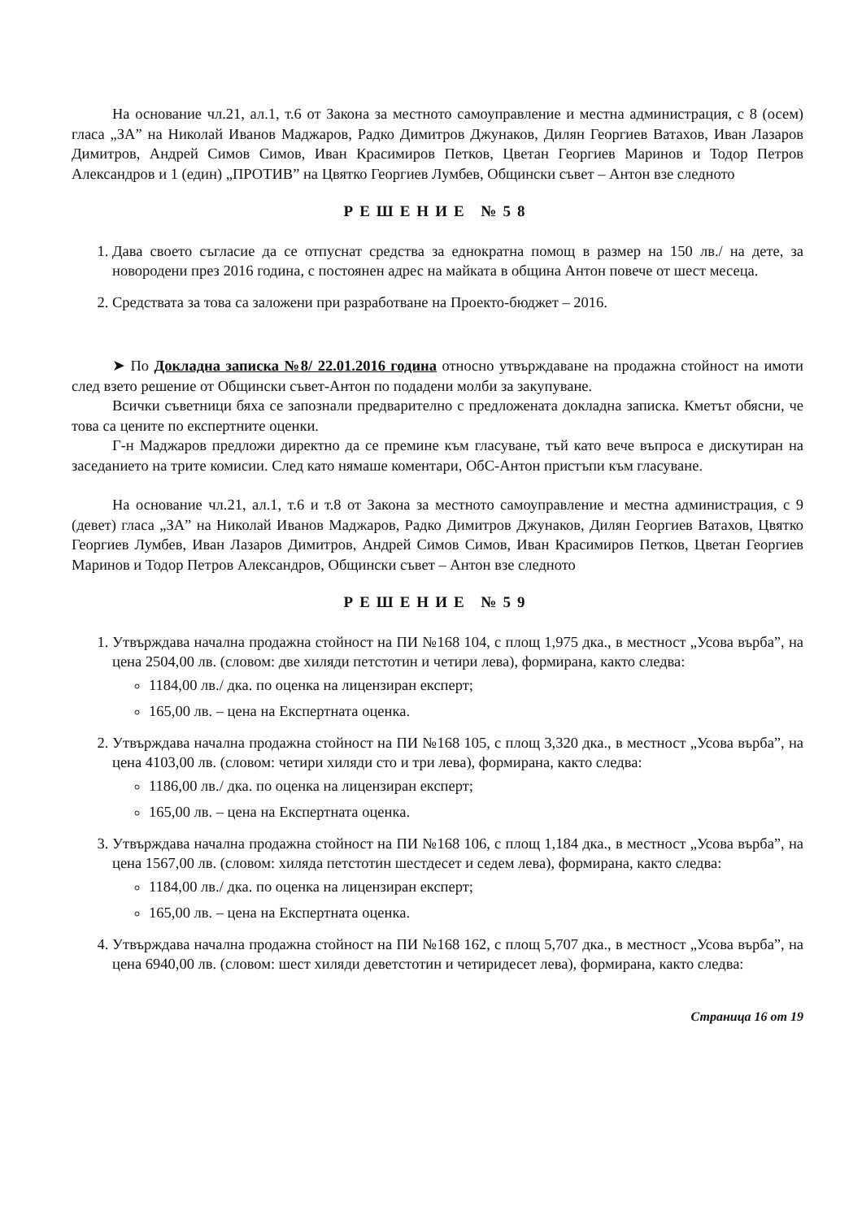На основание чл.21, ал.1, т.6 от Закона за местното самоуправление и местна администрация, с 8 (осем) гласа „ЗА” на Николай Иванов Маджаров, Радко Димитров Джунаков, Дилян Георгиев Ватахов, Иван Лазаров Димитров, Андрей Симов Симов, Иван Красимиров Петков, Цветан Георгиев Маринов и Тодор Петров Александров и 1 (един) „ПРОТИВ” на Цвятко Георгиев Лумбев, Общински съвет – Антон взе следното
РЕШЕНИЕ №58
1. Дава своето съгласие да се отпуснат средства за еднократна помощ в размер на 150 лв./ на дете, за новородени през 2016 година, с постоянен адрес на майката в община Антон повече от шест месеца.
2. Средствата за това са заложени при разработване на Проекто-бюджет – 2016.
➤ По Докладна записка №8/ 22.01.2016 година относно утвърждаване на продажна стойност на имоти след взето решение от Общински съвет-Антон по подадени молби за закупуване.
Всички съветници бяха се запознали предварително с предложената докладна записка. Кметът обясни, че това са цените по експертните оценки.
Г-н Маджаров предложи директно да се премине към гласуване, тъй като вече въпроса е дискутиран на заседанието на трите комисии. След като нямаше коментари, ОбС-Антон пристъпи към гласуване.
На основание чл.21, ал.1, т.6 и т.8 от Закона за местното самоуправление и местна администрация, с 9 (девет) гласа „ЗА” на Николай Иванов Маджаров, Радко Димитров Джунаков, Дилян Георгиев Ватахов, Цвятко Георгиев Лумбев, Иван Лазаров Димитров, Андрей Симов Симов, Иван Красимиров Петков, Цветан Георгиев Маринов и Тодор Петров Александров, Общински съвет – Антон взе следното
РЕШЕНИЕ №59
1. Утвърждава начална продажна стойност на ПИ №168 104, с площ 1,975 дка., в местност „Усова върба”, на цена 2504,00 лв. (словом: две хиляди петстотин и четири лева), формирана, както следва:
1184,00 лв./ дка. по оценка на лицензиран експерт;
165,00 лв. – цена на Експертната оценка.
2. Утвърждава начална продажна стойност на ПИ №168 105, с площ 3,320 дка., в местност „Усова върба”, на цена 4103,00 лв. (словом: четири хиляди сто и три лева), формирана, както следва:
1186,00 лв./ дка. по оценка на лицензиран експерт;
165,00 лв. – цена на Експертната оценка.
3. Утвърждава начална продажна стойност на ПИ №168 106, с площ 1,184 дка., в местност „Усова върба”, на цена 1567,00 лв. (словом: хиляда петстотин шестдесет и седем лева), формирана, както следва:
1184,00 лв./ дка. по оценка на лицензиран експерт;
165,00 лв. – цена на Експертната оценка.
4. Утвърждава начална продажна стойност на ПИ №168 162, с площ 5,707 дка., в местност „Усова върба”, на цена 6940,00 лв. (словом: шест хиляди деветстотин и четиридесет лева), формирана, както следва:
Страница 16 от 19